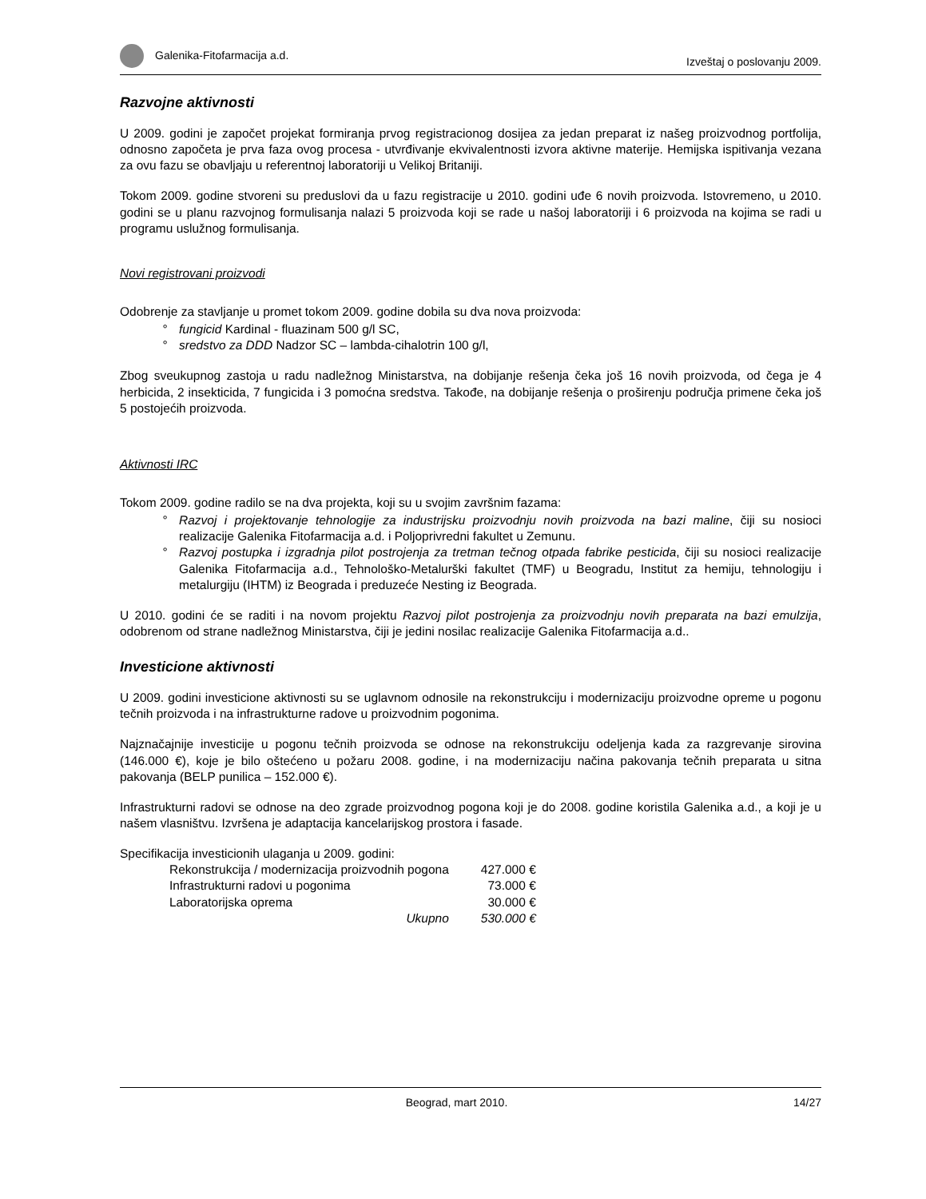Galenika-Fitofarmacija a.d. Izveštaj o poslovanju 2009.
Razvojne aktivnosti
U 2009. godini je započet projekat formiranja prvog registracionog dosijea za jedan preparat iz našeg proizvodnog portfolija, odnosno započeta je prva faza ovog procesa - utvrđivanje ekvivalentnosti izvora aktivne materije. Hemijska ispitivanja vezana za ovu fazu se obavljaju u referentnoj laboratoriji u Velikoj Britaniji.
Tokom 2009. godine stvoreni su preduslovi da u fazu registracije u 2010. godini uđe 6 novih proizvoda. Istovremeno, u 2010. godini se u planu razvojnog formulisanja nalazi 5 proizvoda koji se rade u našoj laboratoriji i 6 proizvoda na kojima se radi u programu uslužnog formulisanja.
Novi registrovani proizvodi
Odobrenje za stavljanje u promet tokom 2009. godine dobila su dva nova proizvoda:
fungicid Kardinal - fluazinam 500 g/l SC,
sredstvo za DDD Nadzor SC – lambda-cihalotrin 100 g/l,
Zbog sveukupnog zastoja u radu nadležnog Ministarstva, na dobijanje rešenja čeka još 16 novih proizvoda, od čega je 4 herbicida, 2 insekticida, 7 fungicida i 3 pomoćna sredstva. Takođe, na dobijanje rešenja o proširenju područja primene čeka još 5 postojećih proizvoda.
Aktivnosti IRC
Tokom 2009. godine radilo se na dva projekta, koji su u svojim završnim fazama:
Razvoj i projektovanje tehnologije za industrijsku proizvodnju novih proizvoda na bazi maline, čiji su nosioci realizacije Galenika Fitofarmacija a.d. i Poljoprivredni fakultet u Zemunu.
Razvoj postupka i izgradnja pilot postrojenja za tretman tečnog otpada fabrike pesticida, čiji su nosioci realizacije Galenika Fitofarmacija a.d., Tehnološko-Metalurški fakultet (TMF) u Beogradu, Institut za hemiju, tehnologiju i metalurgiju (IHTM) iz Beograda i preduzeće Nesting iz Beograda.
U 2010. godini će se raditi i na novom projektu Razvoj pilot postrojenja za proizvodnju novih preparata na bazi emulzija, odobrenom od strane nadležnog Ministarstva, čiji je jedini nosilac realizacije Galenika Fitofarmacija a.d..
Investicione aktivnosti
U 2009. godini investicione aktivnosti su se uglavnom odnosile na rekonstrukciju i modernizaciju proizvodne opreme u pogonu tečnih proizvoda i na infrastrukturne radove u proizvodnim pogonima.
Najznačajnije investicije u pogonu tečnih proizvoda se odnose na rekonstrukciju odeljenja kada za razgrevanje sirovina (146.000 €), koje je bilo oštećeno u požaru 2008. godine, i na modernizaciju načina pakovanja tečnih preparata u sitna pakovanja (BELP punilica – 152.000 €).
Infrastrukturni radovi se odnose na deo zgrade proizvodnog pogona koji je do 2008. godine koristila Galenika a.d., a koji je u našem vlasništvu. Izvršena je adaptacija kancelarijskog prostora i fasade.
Specifikacija investicionih ulaganja u 2009. godini:
| Rekonstrukcija / modernizacija proizvodnih pogona | 427.000 € |
| Infrastrukturni radovi u pogonima | 73.000 € |
| Laboratorijska oprema | 30.000 € |
| Ukupno | 530.000 € |
Beograd, mart 2010. 14/27